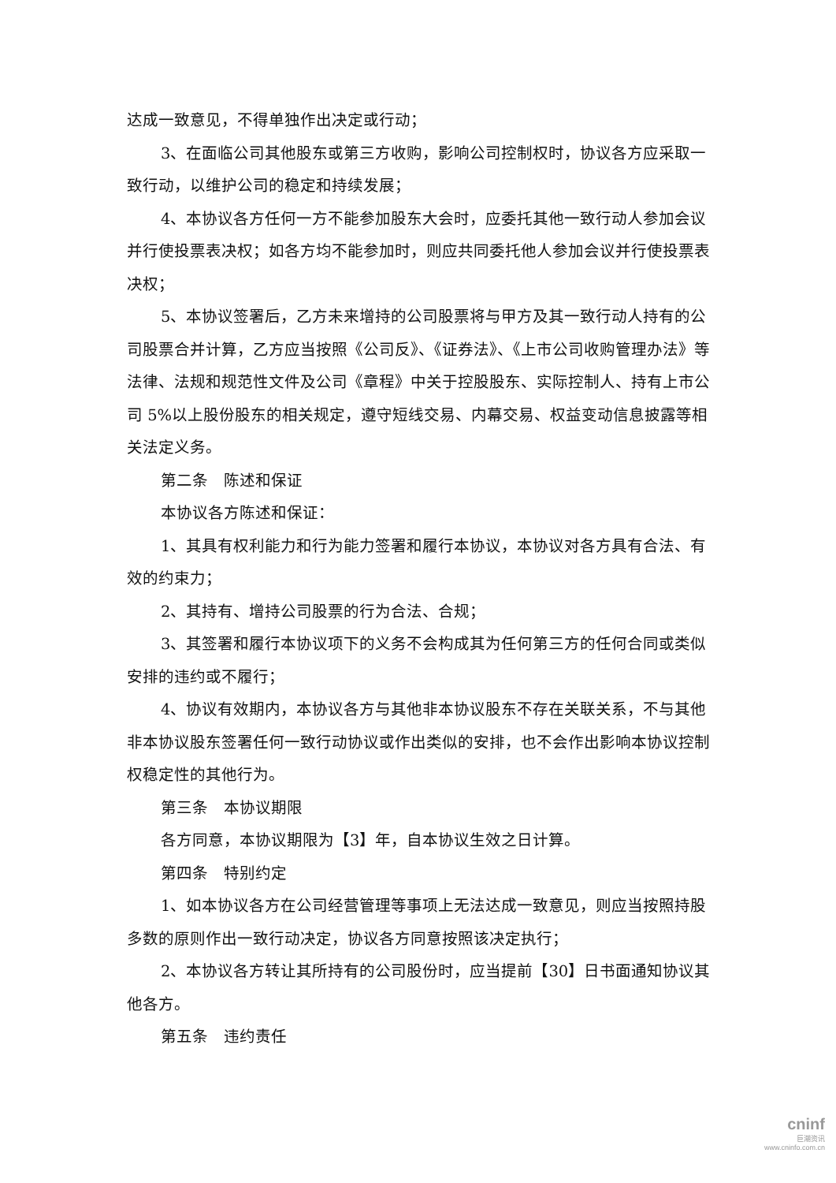达成一致意见，不得单独作出决定或行动；
3、在面临公司其他股东或第三方收购，影响公司控制权时，协议各方应采取一致行动，以维护公司的稳定和持续发展；
4、本协议各方任何一方不能参加股东大会时，应委托其他一致行动人参加会议并行使投票表决权；如各方均不能参加时，则应共同委托他人参加会议并行使投票表决权；
5、本协议签署后，乙方未来增持的公司股票将与甲方及其一致行动人持有的公司股票合并计算，乙方应当按照《公司反》、《证券法》、《上市公司收购管理办法》等法律、法规和规范性文件及公司《章程》中关于控股股东、实际控制人、持有上市公司 5%以上股份股东的相关规定，遵守短线交易、内幕交易、权益变动信息披露等相关法定义务。
第二条　陈述和保证
本协议各方陈述和保证：
1、其具有权利能力和行为能力签署和履行本协议，本协议对各方具有合法、有效的约束力；
2、其持有、增持公司股票的行为合法、合规；
3、其签署和履行本协议项下的义务不会构成其为任何第三方的任何合同或类似安排的违约或不履行；
4、协议有效期内，本协议各方与其他非本协议股东不存在关联关系，不与其他非本协议股东签署任何一致行动协议或作出类似的安排，也不会作出影响本协议控制权稳定性的其他行为。
第三条　本协议期限
各方同意，本协议期限为【3】年，自本协议生效之日计算。
第四条　特别约定
1、如本协议各方在公司经营管理等事项上无法达成一致意见，则应当按照持股多数的原则作出一致行动决定，协议各方同意按照该决定执行；
2、本协议各方转让其所持有的公司股份时，应当提前【30】日书面通知协议其他各方。
第五条　违约责任
cninf
巨潮资讯
www.cninfo.com.cn